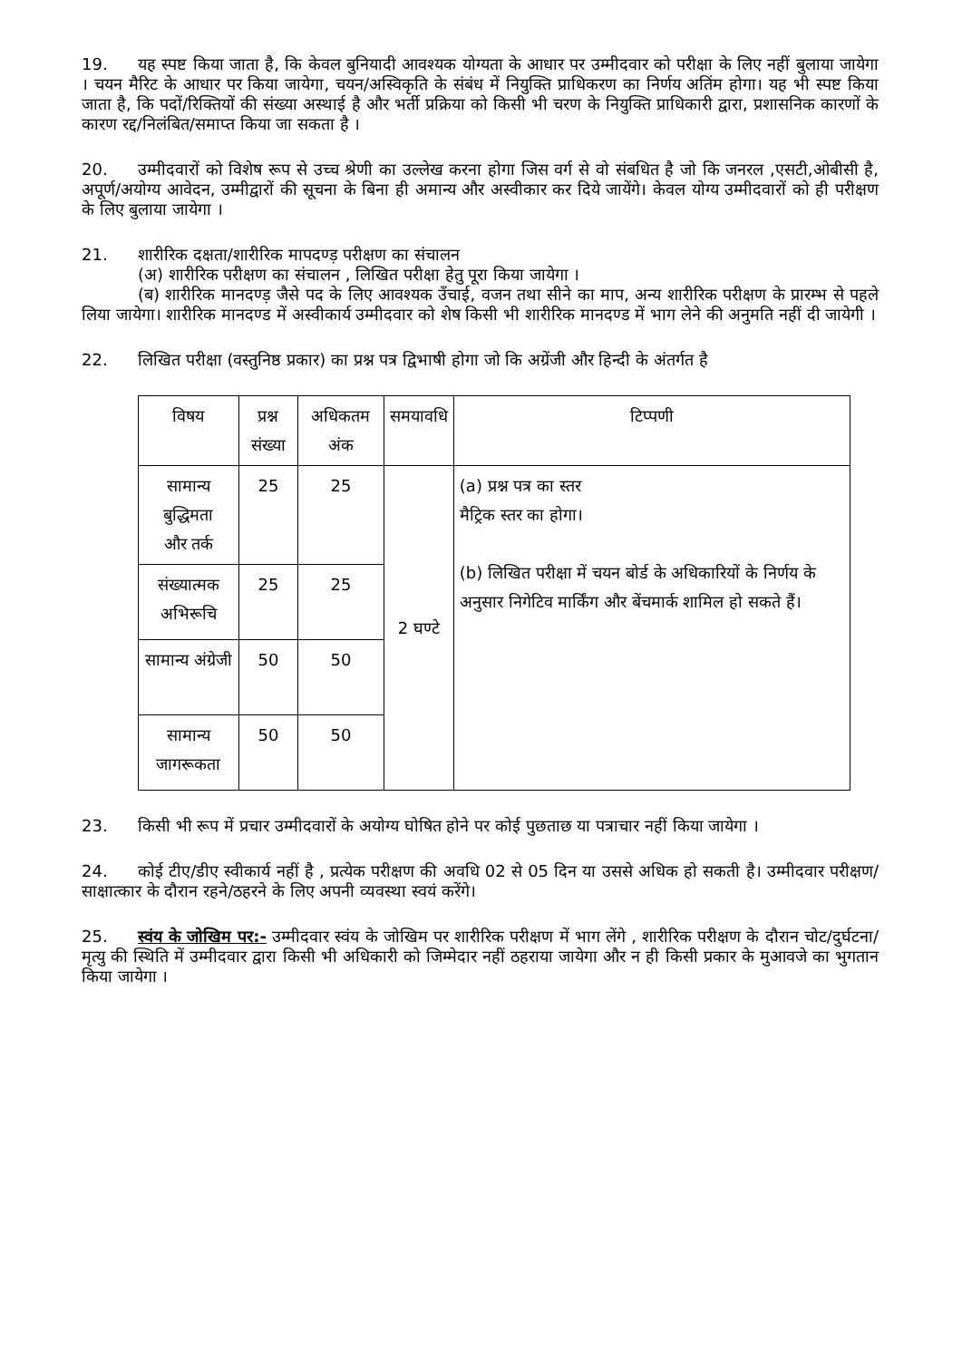19. यह स्पष्ट किया जाता है, कि केवल बुनियादी आवश्यक योग्यता के आधार पर उम्मीदवार को परीक्षा के लिए नहीं बुलाया जायेगा । चयन मैरिट के आधार पर किया जायेगा, चयन/अस्विकृति के संबंध में नियुक्ति प्राधिकरण का निर्णय अतिंम होगा। यह भी स्पष्ट किया जाता है, कि पदों/रिक्तियों की संख्या अस्थाई है और भर्ती प्रक्रिया को किसी भी चरण के नियुक्ति प्राधिकारी द्वारा, प्रशासनिक कारणों के कारण रद्द/निलंबित/समाप्त किया जा सकता है ।
20. उम्मीदवारों को विशेष रूप से उच्च श्रेणी का उल्लेख करना होगा जिस वर्ग से वो संबधित है जो कि जनरल ,एसटी,ओबीसी है, अपूर्ण/अयोग्य आवेदन, उम्मीद्वारों की सूचना के बिना ही अमान्य और अस्वीकार कर दिये जायेंगे। केवल योग्य उम्मीदवारों को ही परीक्षण के लिए बुलाया जायेगा ।
21. शारीरिक दक्षता/शारीरिक मापदण्ड़ परीक्षण का संचालन
(अ) शारीरिक परीक्षण का संचालन , लिखित परीक्षा हेतु पूरा किया जायेगा ।
(ब) शारीरिक मानदण्ड़ जैसे पद के लिए आवश्यक उँचाई, वजन तथा सीने का माप, अन्य शारीरिक परीक्षण के प्रारम्भ से पहले लिया जायेगा। शारीरिक मानदण्ड में अस्वीकार्य उम्मीदवार को शेष किसी भी शारीरिक मानदण्ड में भाग लेने की अनुमति नहीं दी जायेगी ।
22. लिखित परीक्षा (वस्तुनिष्ठ प्रकार) का प्रश्न पत्र द्विभाषी होगा जो कि अग्रेंजी और हिन्दी के अंतर्गत है
| विषय | प्रश्न संख्या | अधिकतम अंक | समयावधि | टिप्पणी |
| --- | --- | --- | --- | --- |
| सामान्य बुद्धिमता और तर्क | 25 | 25 | 2 घण्टे | (a) प्रश्न पत्र का स्तर मैट्रिक स्तर का होगा। (b) लिखित परीक्षा में चयन बोर्ड के अधिकारियों के निर्णय के अनुसार निगेटिव मार्किंग और बेंचमार्क शामिल हो सकते हैं। |
| संख्यात्मक अभिरूचि | 25 | 25 | | |
| सामान्य अंग्रेजी | 50 | 50 | | |
| सामान्य जागरूकता | 50 | 50 | | |
23. किसी भी रूप में प्रचार उम्मीदवारों के अयोग्य घोषित होने पर कोई पुछताछ या पत्राचार नहीं किया जायेगा ।
24. कोई टीए/डीए स्वीकार्य नहीं है , प्रत्येक परीक्षण की अवधि 02 से 05 दिन या उससे अधिक हो सकती है। उम्मीदवार परीक्षण/साक्षात्कार के दौरान रहने/ठहरने के लिए अपनी व्यवस्था स्वयं करेंगे।
25. स्वंय के जोखिम पर:- उम्मीदवार स्वंय के जोखिम पर शारीरिक परीक्षण में भाग लेंगे , शारीरिक परीक्षण के दौरान चोट/दुर्घटना/मृत्यु की स्थिति में उम्मीदवार द्वारा किसी भी अधिकारी को जिम्मेदार नहीं ठहराया जायेगा और न ही किसी प्रकार के मुआवजे का भुगतान किया जायेगा ।